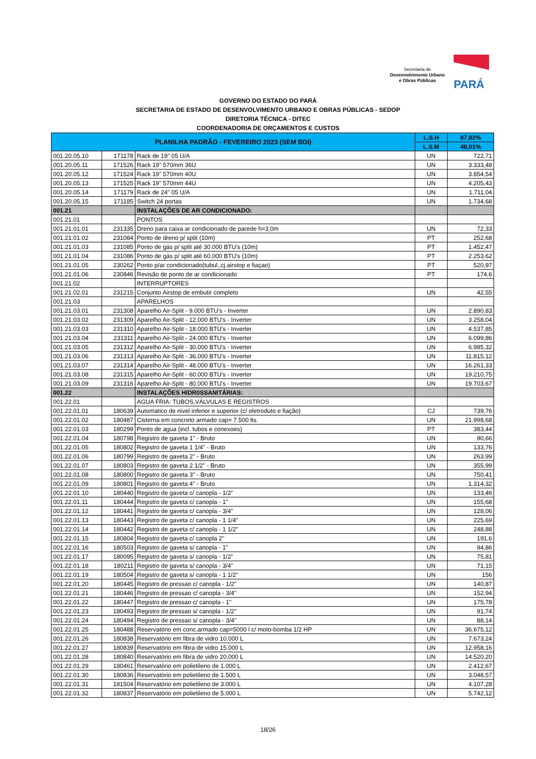Secretaria de
Desenvolvimento Urbano
e Obras Públicas
PARÁ
GOVERNO DO ESTADO DO PARÁ
SECRETARIA DE ESTADO DE DESENVOLVIMENTO URBANO E OBRAS PÚBLICAS - SEDOP
DIRETORIA TÉCNICA - DITEC
COORDENADORIA DE ORÇAMENTOS E CUSTOS
| PLANILHA PADRÃO - FEVEREIRO 2023 (SEM BDI) | | | L.S.H | 87,82% |
| --- | --- | --- | --- | --- |
| | | | L.S.M | 48,01% |
| 001.20.05.10 | 171178 | Rack de 19" 05 U/A | UN | 722,71 |
| 001.20.05.11 | 171526 | Rack 19" 570mm 36U | UN | 3.333,48 |
| 001.20.05.12 | 171524 | Rack 19" 570mm 40U | UN | 3.854,54 |
| 001.20.05.13 | 171525 | Rack 19" 570mm 44U | UN | 4.205,43 |
| 001.20.05.14 | 171179 | Rack de 24" 05 U/A | UN | 1.711,04 |
| 001.20.05.15 | 171185 | Switch 24 portas | UN | 1.734,68 |
| 001.21 | | INSTALAÇÕES DE AR CONDICIONADO: | | |
| 001.21.01 | | PONTOS | | |
| 001.21.01.01 | 231335 | Dreno para caixa ar condicionado de parede h=3,0m | UN | 72,33 |
| 001.21.01.02 | 231084 | Ponto de dreno p/ split (10m) | PT | 252,68 |
| 001.21.01.03 | 231085 | Ponto de gás p/ split até 30.000 BTU's (10m) | PT | 1.452,47 |
| 001.21.01.04 | 231086 | Ponto de gás p/ split até 60.000 BTU's (10m) | PT | 2.253,62 |
| 001.21.01.05 | 230262 | Ponto p/ar condicionado(tubul.,cj.airstop e fiaçao) | PT | 520,97 |
| 001.21.01.06 | 230846 | Revisão de ponto de ar condicionado | PT | 174,6 |
| 001.21.02 | | INTERRUPTORES | | |
| 001.21.02.01 | 231215 | Conjunto Airstop de embutir completo | UN | 42,55 |
| 001.21.03 | | APARELHOS | | |
| 001.21.03.01 | 231308 | Aparelho Air-Split - 9.000 BTU's - Inverter | UN | 2.890,83 |
| 001.21.03.02 | 231309 | Aparelho Air-Split - 12.000 BTU's - Inverter | UN | 3.258,04 |
| 001.21.03.03 | 231310 | Aparelho Air-Split - 18.000 BTU's - Inverter | UN | 4.537,85 |
| 001.21.03.04 | 231311 | Aparelho Air-Split - 24.000 BTU's - Inverter | UN | 6.099,86 |
| 001.21.03.05 | 231312 | Aparelho Air-Split - 30.000 BTU's - Inverter | UN | 6.985,32 |
| 001.21.03.06 | 231313 | Aparelho Air-Split - 36.000 BTU's - Inverter | UN | 11.815,12 |
| 001.21.03.07 | 231314 | Aparelho Air-Split - 48.000 BTU's - Inverter | UN | 16.261,33 |
| 001.21.03.08 | 231315 | Aparelho Air-Split - 60.000 BTU's - Inverter | UN | 19.210,75 |
| 001.21.03.09 | 231316 | Aparelho Air-Split - 80.000 BTU's - Inverter | UN | 19.703,67 |
| 001.22 | | INSTALAÇÕES HIDR0SSANITÁRIAS: | | |
| 001.22.01 | | AGUA FRIA: TUBOS,VÁLVULAS E REGISTROS | | |
| 001.22.01.01 | 180639 | Automatico de nivel inferior e superior (c/ eletroduto e fiação) | CJ | 739,76 |
| 001.22.01.02 | 180487 | Cisterna em concreto armado cap= 7.500 lts. | UN | 21.998,68 |
| 001.22.01.03 | 180299 | Ponto de agua (incl. tubos e conexoes) | PT | 383,44 |
| 001.22.01.04 | 180798 | Registro de gaveta 1" - Bruto | UN | 90,66 |
| 001.22.01.05 | 180802 | Registro de gaveta 1 1/4" - Bruto | UN | 133,76 |
| 001.22.01.06 | 180799 | Registro de gaveta 2" - Bruto | UN | 263,99 |
| 001.22.01.07 | 180803 | Registro de gaveta 2 1/2" - Bruto | UN | 355,99 |
| 001.22.01.08 | 180800 | Registro de gaveta 3" - Bruto | UN | 750,41 |
| 001.22.01.09 | 180801 | Registro de gaveta 4" - Bruto | UN | 1.314,32 |
| 001.22.01.10 | 180440 | Registro de gaveta c/ canopla - 1/2" | UN | 133,46 |
| 001.22.01.11 | 180444 | Registro de gaveta c/ canopla - 1" | UN | 155,68 |
| 001.22.01.12 | 180441 | Registro de gaveta c/ canopla - 3/4" | UN | 128,06 |
| 001.22.01.13 | 180443 | Registro de gaveta c/ canopla - 1 1/4" | UN | 225,69 |
| 001.22.01.14 | 180442 | Registro de gaveta c/ canopla - 1 1/2" | UN | 248,88 |
| 001.22.01.15 | 180804 | Registro de gaveta c/ canopla 2" | UN | 191,6 |
| 001.22.01.16 | 180503 | Registro de gaveta s/ canopla - 1" | UN | 94,86 |
| 001.22.01.17 | 180095 | Registro de gaveta s/ canopla - 1/2" | UN | 75,81 |
| 001.22.01.18 | 180211 | Registro de gaveta s/ canopla - 3/4" | UN | 71,15 |
| 001.22.01.19 | 180504 | Registro de gaveta s/ canopla - 1 1/2" | UN | 156 |
| 001.22.01.20 | 180445 | Registro de pressao c/ canopla - 1/2" | UN | 140,87 |
| 001.22.01.21 | 180446 | Registro de pressao c/ canopla - 3/4" | UN | 152,94 |
| 001.22.01.22 | 180447 | Registro de pressao c/ canopla - 1" | UN | 175,78 |
| 001.22.01.23 | 180493 | Registro de pressao s/ canopla - 1/2" | UN | 91,74 |
| 001.22.01.24 | 180494 | Registro de pressao s/ canopla - 3/4" | UN | 88,14 |
| 001.22.01.25 | 180488 | Reservatório em conc.armado cap=5000 l c/ moto-bomba 1/2 HP | UN | 36.675,12 |
| 001.22.01.26 | 180838 | Reservatório em fibra de vidro 10.000 L | UN | 7.673,24 |
| 001.22.01.27 | 180839 | Reservatório em fibra de vidro 15.000 L | UN | 12.958,16 |
| 001.22.01.28 | 180840 | Reservatório em fibra de vidro 20.000 L | UN | 14.520,20 |
| 001.22.01.29 | 180461 | Reservatório em polietileno de 1.000 L | UN | 2.412,67 |
| 001.22.01.30 | 180836 | Reservatório em polietileno de 1.500 L | UN | 3.048,57 |
| 001.22.01.31 | 181504 | Reservatório em polietileno de 3.000 L | UN | 4.107,28 |
| 001.22.01.32 | 180837 | Reservatório em polietileno de 5.000 L | UN | 5.742,12 |
18/26